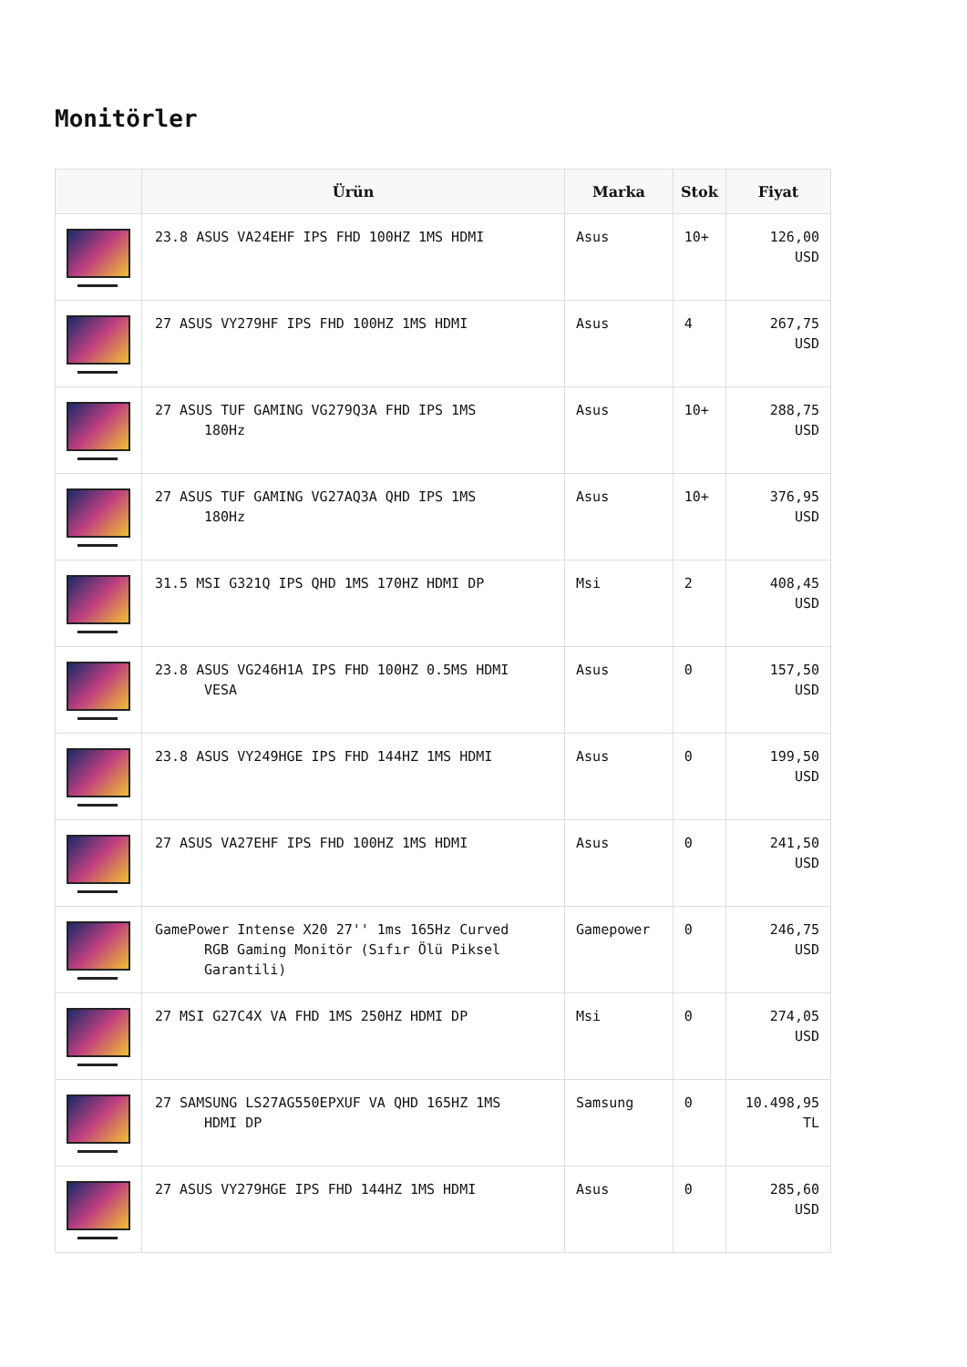Monitörler
| | Ürün | Marka | Stok | Fiyat |
| --- | --- | --- | --- | --- |
| | 23.8 ASUS VA24EHF IPS FHD 100HZ 1MS HDMI | Asus | 10+ | 126,00 USD |
| | 27 ASUS VY279HF IPS FHD 100HZ 1MS HDMI | Asus | 4 | 267,75 USD |
| | 27 ASUS TUF GAMING VG279Q3A FHD IPS 1MS 180Hz | Asus | 10+ | 288,75 USD |
| | 27 ASUS TUF GAMING VG27AQ3A QHD IPS 1MS 180Hz | Asus | 10+ | 376,95 USD |
| | 31.5 MSI G321Q IPS QHD 1MS 170HZ HDMI DP | Msi | 2 | 408,45 USD |
| | 23.8 ASUS VG246H1A IPS FHD 100HZ 0.5MS HDMI VESA | Asus | 0 | 157,50 USD |
| | 23.8 ASUS VY249HGE IPS FHD 144HZ 1MS HDMI | Asus | 0 | 199,50 USD |
| | 27 ASUS VA27EHF IPS FHD 100HZ 1MS HDMI | Asus | 0 | 241,50 USD |
| | GamePower Intense X20 27'' 1ms 165Hz Curved RGB Gaming Monitör (Sıfır Ölü Piksel Garantili) | Gamepower | 0 | 246,75 USD |
| | 27 MSI G27C4X VA FHD 1MS 250HZ HDMI DP | Msi | 0 | 274,05 USD |
| | 27 SAMSUNG LS27AG550EPXUF VA QHD 165HZ 1MS HDMI DP | Samsung | 0 | 10.498,95 TL |
| | 27 ASUS VY279HGE IPS FHD 144HZ 1MS HDMI | Asus | 0 | 285,60 USD |